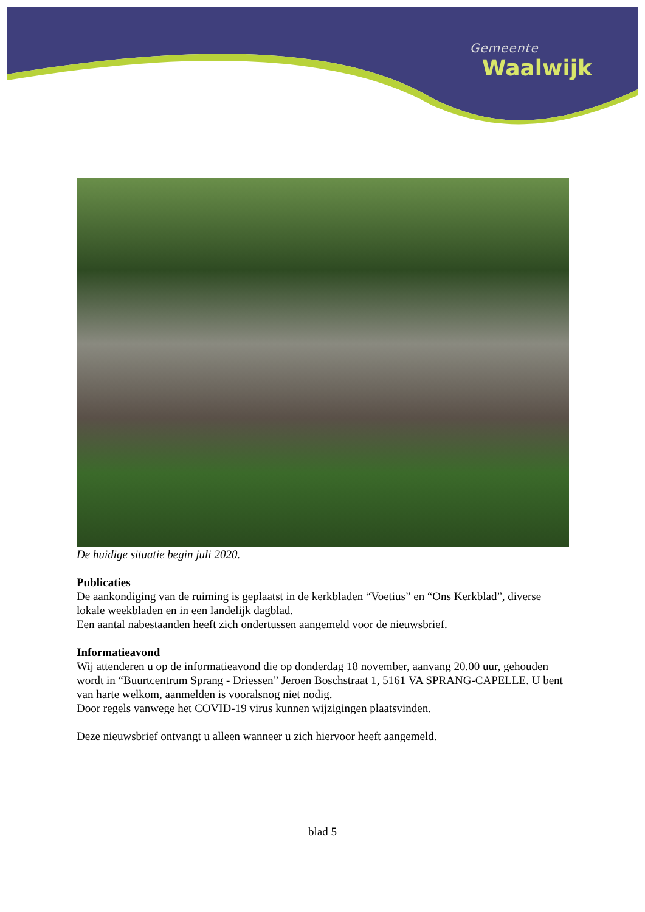Gemeente
Waalwijk
De huidige situatie begin juli 2020.
Publicaties
De aankondiging van de ruiming is geplaatst in de kerkbladen “Voetius” en “Ons Kerkblad”, diverse lokale weekbladen en in een landelijk dagblad.
Een aantal nabestaanden heeft zich ondertussen aangemeld voor de nieuwsbrief.
Informatieavond
Wij attenderen u op de informatieavond die op donderdag 18 november, aanvang 20.00 uur, gehouden wordt in “Buurtcentrum Sprang - Driessen” Jeroen Boschstraat 1, 5161 VA SPRANG-CAPELLE. U bent van harte welkom, aanmelden is vooralsnog niet nodig.
Door regels vanwege het COVID-19 virus kunnen wijzigingen plaatsvinden.
Deze nieuwsbrief ontvangt u alleen wanneer u zich hiervoor heeft aangemeld.
blad 5